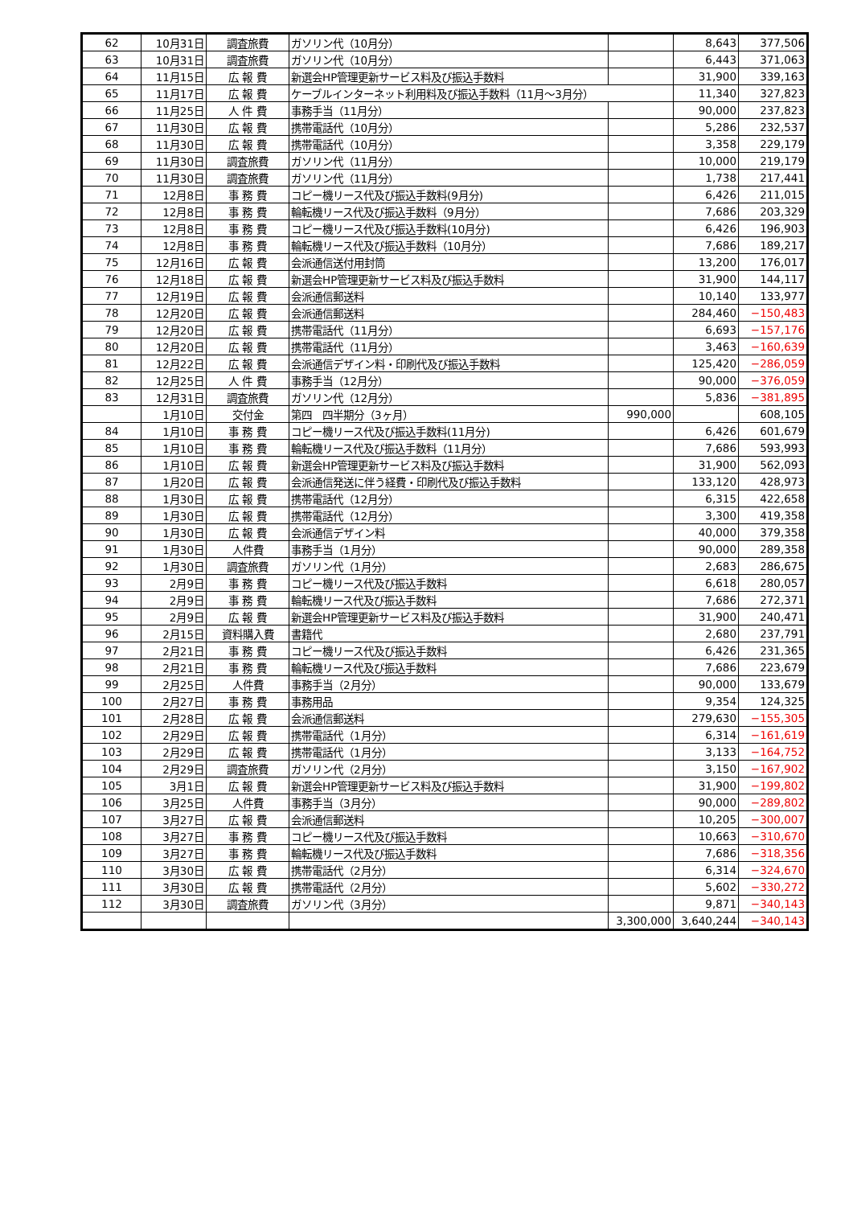| 62 | 10月31日 | 調査旅費 | ガソリン代（10月分） | | 8,643 | 377,506 |
| 63 | 10月31日 | 調査旅費 | ガソリン代（10月分） | | 6,443 | 371,063 |
| 64 | 11月15日 | 広 報 費 | 新選会HP管理更新サービス料及び振込手数料 | | 31,900 | 339,163 |
| 65 | 11月17日 | 広 報 費 | ケーブルインターネット利用料及び振込手数料（11月～3月分） | | 11,340 | 327,823 |
| 66 | 11月25日 | 人 件 費 | 事務手当（11月分） | | 90,000 | 237,823 |
| 67 | 11月30日 | 広 報 費 | 携帯電話代（10月分） | | 5,286 | 232,537 |
| 68 | 11月30日 | 広 報 費 | 携帯電話代（10月分） | | 3,358 | 229,179 |
| 69 | 11月30日 | 調査旅費 | ガソリン代（11月分） | | 10,000 | 219,179 |
| 70 | 11月30日 | 調査旅費 | ガソリン代（11月分） | | 1,738 | 217,441 |
| 71 | 12月8日 | 事 務 費 | コピー機リース代及び振込手数料(9月分) | | 6,426 | 211,015 |
| 72 | 12月8日 | 事 務 費 | 輪転機リース代及び振込手数料（9月分） | | 7,686 | 203,329 |
| 73 | 12月8日 | 事 務 費 | コピー機リース代及び振込手数料(10月分) | | 6,426 | 196,903 |
| 74 | 12月8日 | 事 務 費 | 輪転機リース代及び振込手数料（10月分） | | 7,686 | 189,217 |
| 75 | 12月16日 | 広 報 費 | 会派通信送付用封筒 | | 13,200 | 176,017 |
| 76 | 12月18日 | 広 報 費 | 新選会HP管理更新サービス料及び振込手数料 | | 31,900 | 144,117 |
| 77 | 12月19日 | 広 報 費 | 会派通信郵送料 | | 10,140 | 133,977 |
| 78 | 12月20日 | 広 報 費 | 会派通信郵送料 | | 284,460 | −150,483 |
| 79 | 12月20日 | 広 報 費 | 携帯電話代（11月分） | | 6,693 | −157,176 |
| 80 | 12月20日 | 広 報 費 | 携帯電話代（11月分） | | 3,463 | −160,639 |
| 81 | 12月22日 | 広 報 費 | 会派通信デザイン料・印刷代及び振込手数料 | | 125,420 | −286,059 |
| 82 | 12月25日 | 人 件 費 | 事務手当（12月分） | | 90,000 | −376,059 |
| 83 | 12月31日 | 調査旅費 | ガソリン代（12月分） | | 5,836 | −381,895 |
| | 1月10日 | 交付金 | 第四 四半期分（3ヶ月） | 990,000 | | 608,105 |
| 84 | 1月10日 | 事 務 費 | コピー機リース代及び振込手数料(11月分) | | 6,426 | 601,679 |
| 85 | 1月10日 | 事 務 費 | 輪転機リース代及び振込手数料（11月分） | | 7,686 | 593,993 |
| 86 | 1月10日 | 広 報 費 | 新選会HP管理更新サービス料及び振込手数料 | | 31,900 | 562,093 |
| 87 | 1月20日 | 広 報 費 | 会派通信発送に伴う経費・印刷代及び振込手数料 | | 133,120 | 428,973 |
| 88 | 1月30日 | 広 報 費 | 携帯電話代（12月分） | | 6,315 | 422,658 |
| 89 | 1月30日 | 広 報 費 | 携帯電話代（12月分） | | 3,300 | 419,358 |
| 90 | 1月30日 | 広 報 費 | 会派通信デザイン料 | | 40,000 | 379,358 |
| 91 | 1月30日 | 人件費 | 事務手当（1月分） | | 90,000 | 289,358 |
| 92 | 1月30日 | 調査旅費 | ガソリン代（1月分） | | 2,683 | 286,675 |
| 93 | 2月9日 | 事 務 費 | コピー機リース代及び振込手数料 | | 6,618 | 280,057 |
| 94 | 2月9日 | 事 務 費 | 輪転機リース代及び振込手数料 | | 7,686 | 272,371 |
| 95 | 2月9日 | 広 報 費 | 新選会HP管理更新サービス料及び振込手数料 | | 31,900 | 240,471 |
| 96 | 2月15日 | 資料購入費 | 書籍代 | | 2,680 | 237,791 |
| 97 | 2月21日 | 事 務 費 | コピー機リース代及び振込手数料 | | 6,426 | 231,365 |
| 98 | 2月21日 | 事 務 費 | 輪転機リース代及び振込手数料 | | 7,686 | 223,679 |
| 99 | 2月25日 | 人件費 | 事務手当（2月分） | | 90,000 | 133,679 |
| 100 | 2月27日 | 事 務 費 | 事務用品 | | 9,354 | 124,325 |
| 101 | 2月28日 | 広 報 費 | 会派通信郵送料 | | 279,630 | −155,305 |
| 102 | 2月29日 | 広 報 費 | 携帯電話代（1月分） | | 6,314 | −161,619 |
| 103 | 2月29日 | 広 報 費 | 携帯電話代（1月分） | | 3,133 | −164,752 |
| 104 | 2月29日 | 調査旅費 | ガソリン代（2月分） | | 3,150 | −167,902 |
| 105 | 3月1日 | 広 報 費 | 新選会HP管理更新サービス料及び振込手数料 | | 31,900 | −199,802 |
| 106 | 3月25日 | 人件費 | 事務手当（3月分） | | 90,000 | −289,802 |
| 107 | 3月27日 | 広 報 費 | 会派通信郵送料 | | 10,205 | −300,007 |
| 108 | 3月27日 | 事 務 費 | コピー機リース代及び振込手数料 | | 10,663 | −310,670 |
| 109 | 3月27日 | 事 務 費 | 輪転機リース代及び振込手数料 | | 7,686 | −318,356 |
| 110 | 3月30日 | 広 報 費 | 携帯電話代（2月分） | | 6,314 | −324,670 |
| 111 | 3月30日 | 広 報 費 | 携帯電話代（2月分） | | 5,602 | −330,272 |
| 112 | 3月30日 | 調査旅費 | ガソリン代（3月分） | | 9,871 | −340,143 |
| | | | | 3,300,000 | 3,640,244 | −340,143 |